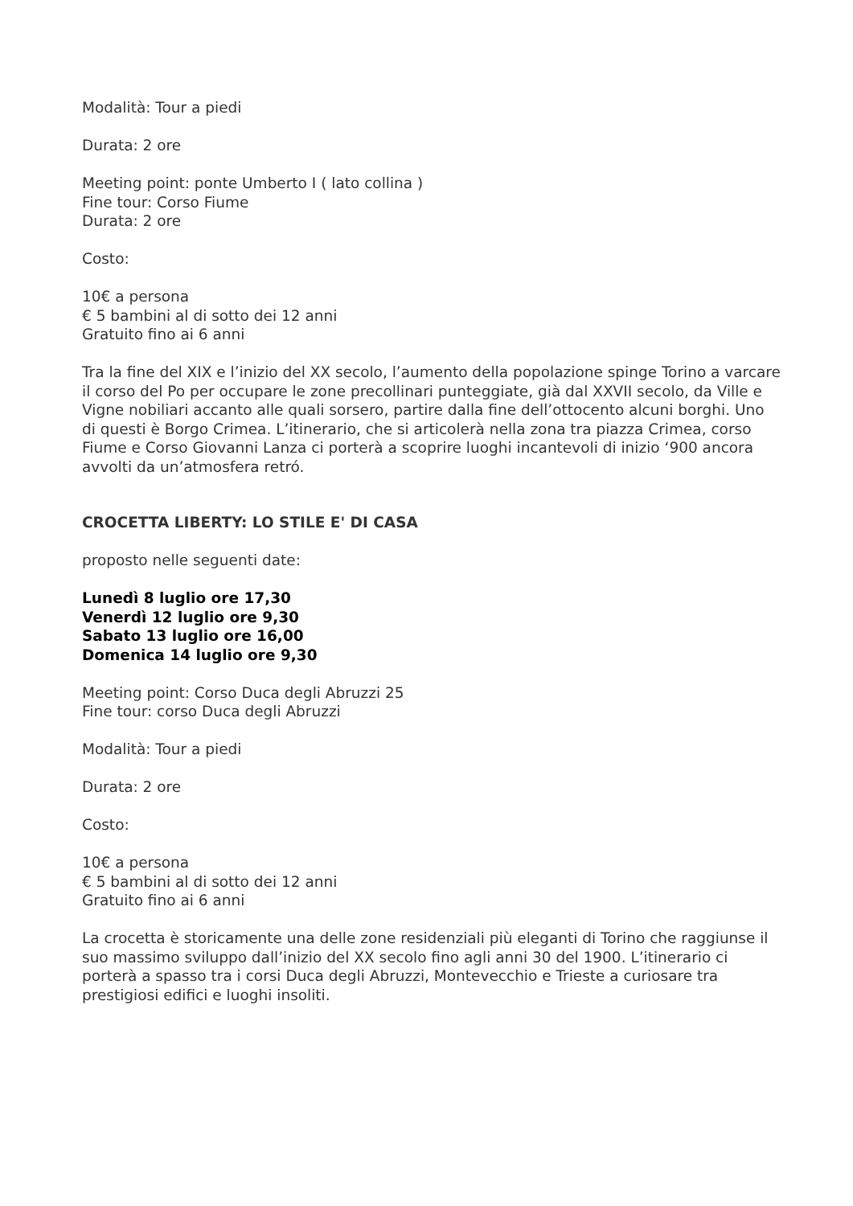Modalità: Tour a piedi
Durata: 2 ore
Meeting point: ponte Umberto I ( lato collina )
Fine tour: Corso Fiume
Durata: 2 ore
Costo:
10€ a persona
€ 5 bambini al di sotto dei 12 anni
Gratuito fino ai 6 anni
Tra la fine del XIX e l’inizio del XX secolo, l’aumento della popolazione spinge Torino a varcare il corso del Po per occupare le zone precollinari punteggiate, già dal XXVII secolo, da Ville e Vigne nobiliari accanto alle quali sorsero, partire dalla fine dell’ottocento alcuni borghi. Uno di questi è Borgo Crimea. L’itinerario, che si articolerà nella zona tra piazza Crimea, corso Fiume e Corso Giovanni Lanza ci porterà a scoprire luoghi incantevoli di inizio ‘900 ancora avvolti da un’atmosfera retró.
CROCETTA LIBERTY: LO STILE E' DI CASA
proposto nelle seguenti date:
Lunedì 8 luglio ore 17,30
Venerdì 12 luglio ore 9,30
Sabato 13 luglio ore 16,00
Domenica 14 luglio ore 9,30
Meeting point: Corso Duca degli Abruzzi 25
Fine tour: corso Duca degli Abruzzi
Modalità: Tour a piedi
Durata: 2 ore
Costo:
10€ a persona
€ 5 bambini al di sotto dei 12 anni
Gratuito fino ai 6 anni
La crocetta è storicamente una delle zone residenziali più eleganti di Torino che raggiunse il suo massimo sviluppo dall’inizio del XX secolo fino agli anni 30 del 1900. L’itinerario ci porterà a spasso tra i corsi Duca degli Abruzzi, Montevecchio e Trieste a curiosare tra prestigiosi edifici e luoghi insoliti.